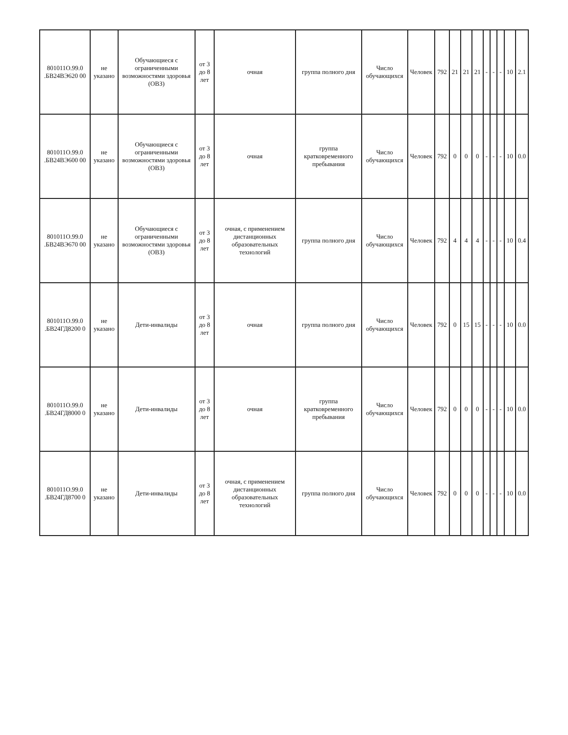| 801011О.99.0 .БВ24ВЭ620 00 | не указано | Обучающиеся с ограниченными возможностями здоровья (ОВЗ) | от 3 до 8 лет | очная | группа полного дня | Число обучающихся | Человек | 792 | 21 | 21 | 21 | - | - | - | 10 | 2.1 |
| 801011О.99.0 .БВ24ВЭ600 00 | не указано | Обучающиеся с ограниченными возможностями здоровья (ОВЗ) | от 3 до 8 лет | очная | группа кратковременного пребывания | Число обучающихся | Человек | 792 | 0 | 0 | 0 | - | - | - | 10 | 0.0 |
| 801011О.99.0 .БВ24ВЭ670 00 | не указано | Обучающиеся с ограниченными возможностями здоровья (ОВЗ) | от 3 до 8 лет | очная, с применением дистанционных образовательных технологий | группа полного дня | Число обучающихся | Человек | 792 | 4 | 4 | 4 | - | - | - | 10 | 0.4 |
| 801011О.99.0 .БВ24ГД8200 0 | не указано | Дети-инвалиды | от 3 до 8 лет | очная | группа полного дня | Число обучающихся | Человек | 792 | 0 | 15 | 15 | - | - | - | 10 | 0.0 |
| 801011О.99.0 .БВ24ГД8000 0 | не указано | Дети-инвалиды | от 3 до 8 лет | очная | группа кратковременного пребывания | Число обучающихся | Человек | 792 | 0 | 0 | 0 | - | - | - | 10 | 0.0 |
| 801011О.99.0 .БВ24ГД8700 0 | не указано | Дети-инвалиды | от 3 до 8 лет | очная, с применением дистанционных образовательных технологий | группа полного дня | Число обучающихся | Человек | 792 | 0 | 0 | 0 | - | - | - | 10 | 0.0 |